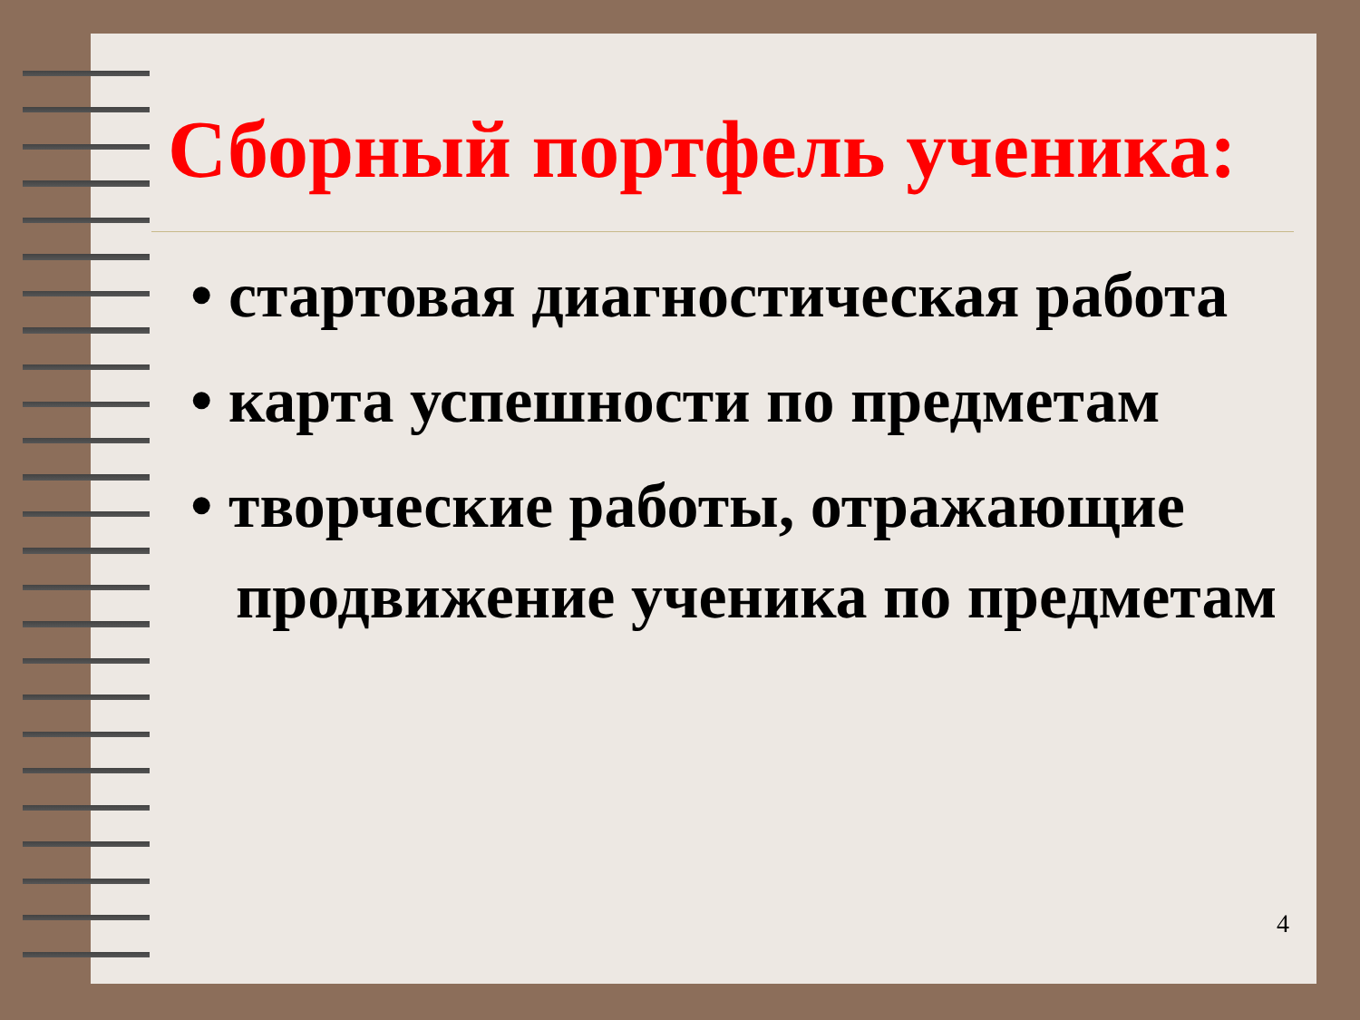4
Сборный портфель ученика:
• стартовая диагностическая работа
• карта успешности по предметам
• творческие работы, отражающие продвижение ученика по предметам